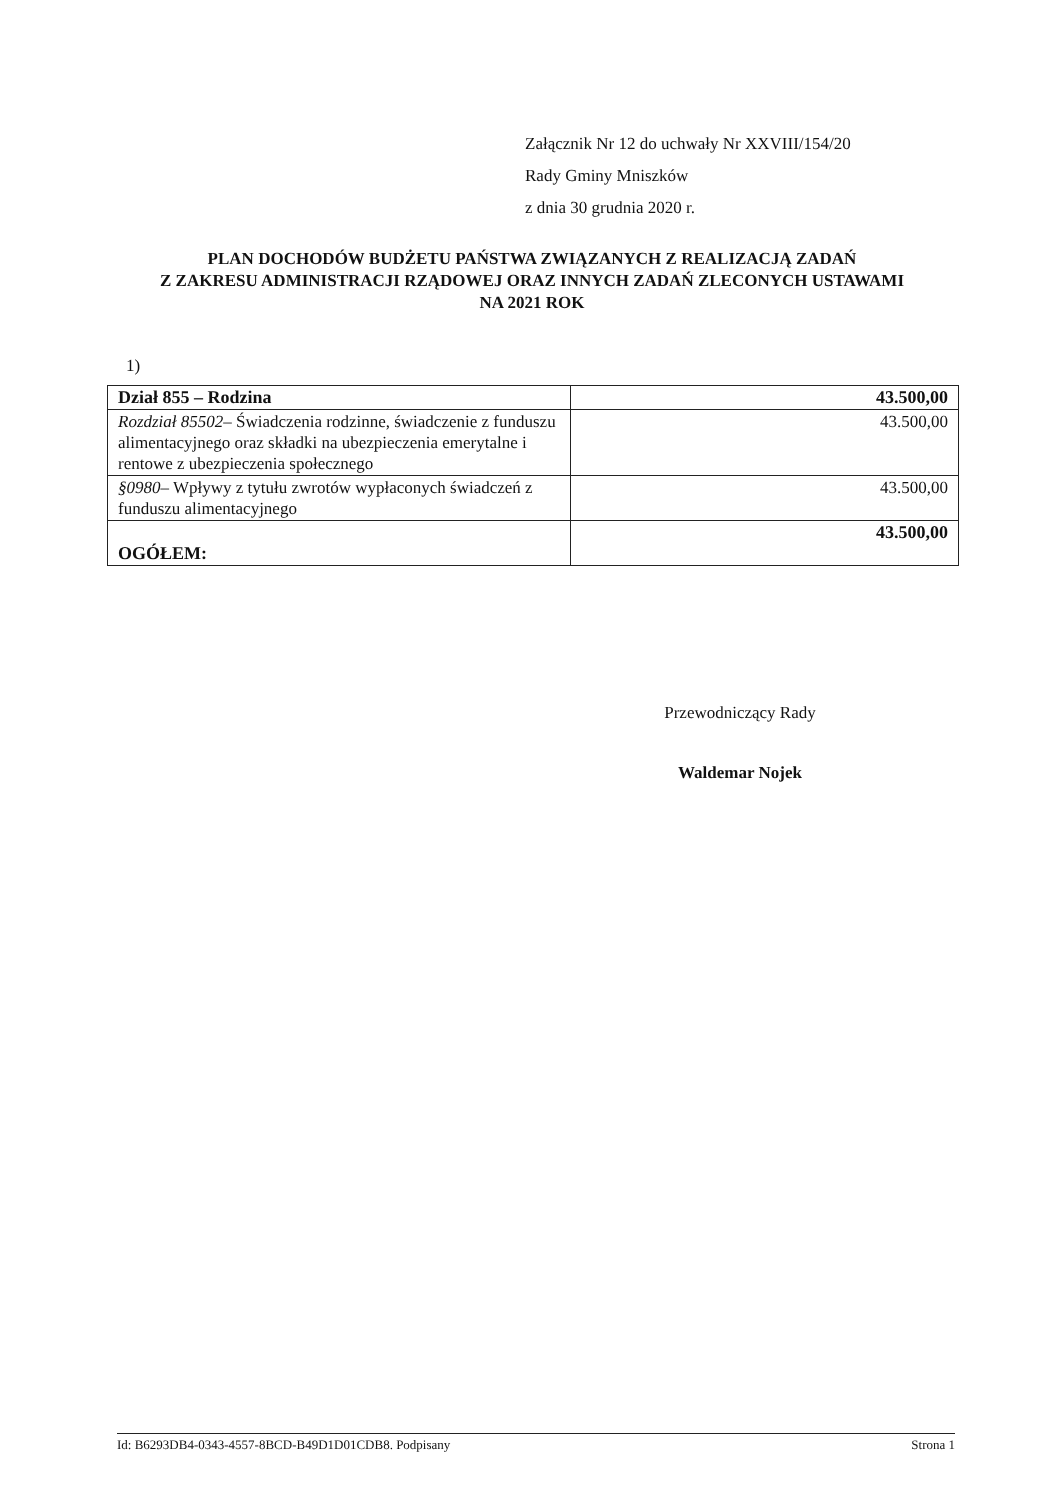Załącznik Nr 12 do uchwały Nr XXVIII/154/20
Rady Gminy Mniszków
z dnia 30 grudnia 2020 r.
PLAN DOCHODÓW BUDŻETU PAŃSTWA ZWIĄZANYCH Z REALIZACJĄ ZADAŃ
Z ZAKRESU ADMINISTRACJI RZĄDOWEJ ORAZ INNYCH ZADAŃ ZLECONYCH USTAWAMI
NA 2021 ROK
1)
| Dział 855 – Rodzina | 43.500,00 |
| Rozdział 85502– Świadczenia rodzinne, świadczenie z funduszu alimentacyjnego oraz składki na ubezpieczenia emerytalne i rentowe z ubezpieczenia społecznego | 43.500,00 |
| §0980– Wpływy z tytułu zwrotów wypłaconych świadczeń z funduszu alimentacyjnego | 43.500,00 |
| OGÓŁEM: | 43.500,00 |
Przewodniczący Rady
Waldemar Nojek
Id: B6293DB4-0343-4557-8BCD-B49D1D01CDB8. Podpisany Strona 1